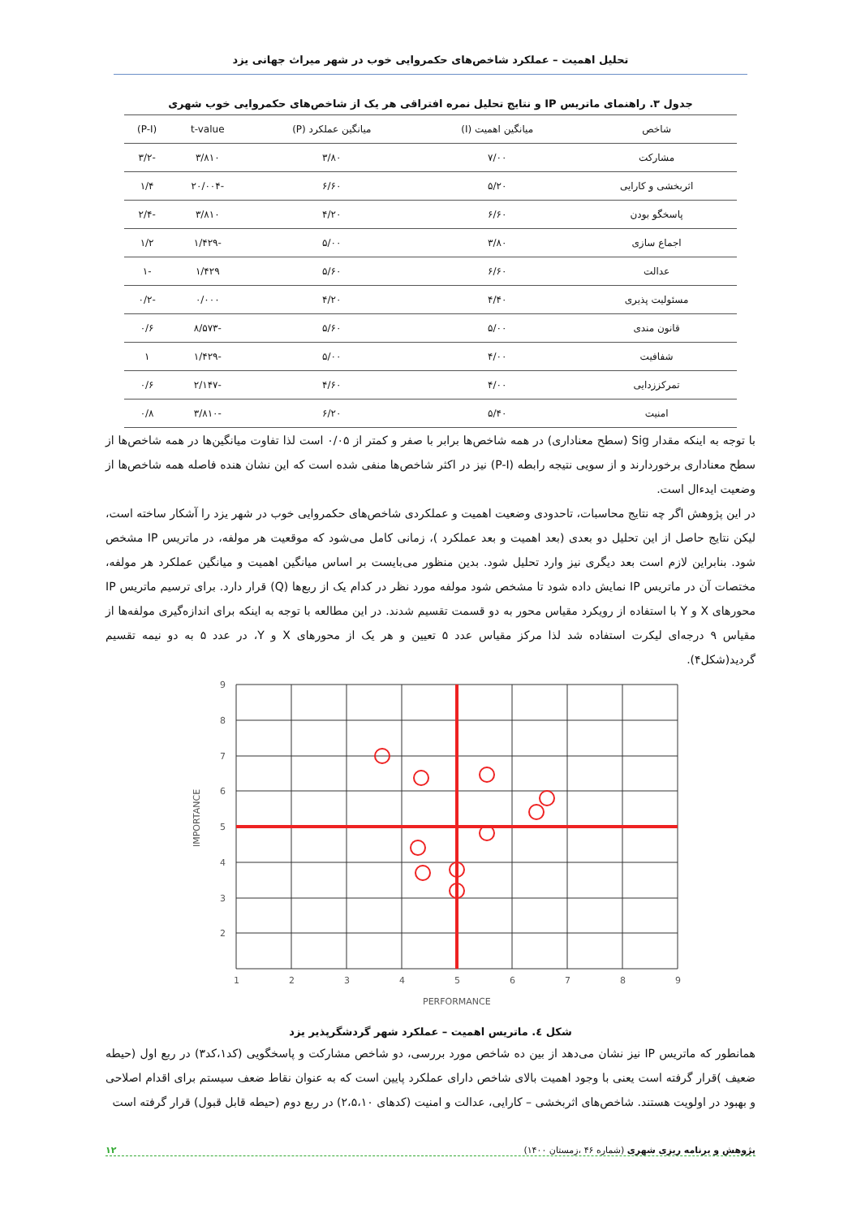تحلیل اهمیت – عملکرد شاخص‌های حکمروایی خوب در شهر میراث جهانی یزد
جدول ۳. راهنمای ماتریس IP و نتایج تحلیل نمره افتراقی هر یک از شاخص‌های حکمروایی خوب شهری
| شاخص | میانگین اهمیت (I) | میانگین عملکرد (P) | t-value | (P-I) |
| --- | --- | --- | --- | --- |
| مشارکت | ۷/۰۰ | ۳/۸۰ | ۳/۸۱۰ | -۳/۲ |
| اثربخشی و کارایی | ۵/۲۰ | ۶/۶۰ | -۲۰/۰۰۴ | ۱/۴ |
| پاسخگو بودن | ۶/۶۰ | ۴/۲۰ | ۳/۸۱۰ | -۲/۴ |
| اجماع سازی | ۳/۸۰ | ۵/۰۰ | -۱/۴۲۹ | ۱/۲ |
| عدالت | ۶/۶۰ | ۵/۶۰ | ۱/۴۲۹ | -۱ |
| مسئولیت پذیری | ۴/۴۰ | ۴/۲۰ | ۰/۰۰۰ | -۰/۲ |
| قانون مندی | ۵/۰۰ | ۵/۶۰ | -۸/۵۷۳ | ۰/۶ |
| شفافیت | ۴/۰۰ | ۵/۰۰ | -۱/۴۲۹ | ۱ |
| تمرکززدایی | ۴/۰۰ | ۴/۶۰ | -۲/۱۴۷ | ۰/۶ |
| امنیت | ۵/۴۰ | ۶/۲۰ | -۳/۸۱۰ | ۰/۸ |
با توجه به اینکه مقدار Sig (سطح معناداری) در همه شاخص‌ها برابر با صفر و کمتر از ۰/۰۵ است لذا تفاوت میانگین‌ها در همه شاخص‌ها از سطح معناداری برخوردارند و از سویی نتیجه رابطه (P-I) نیز در اکثر شاخص‌ها منفی شده است که این نشان هنده فاصله همه شاخص‌ها از وضعیت ایدءال است.
در این پژوهش اگر چه نتایج محاسبات، تاحدودی وضعیت اهمیت و عملکردی شاخص‌های حکمروایی خوب در شهر یزد را آشکار ساخته است، لیکن نتایج حاصل از این تحلیل دو بعدی (بعد اهمیت و بعد عملکرد )، زمانی کامل می‌شود که موقعیت هر مولفه، در ماتریس IP مشخص شود. بنابراین لازم است بعد دیگری نیز وارد تحلیل شود. بدین منظور می‌بایست بر اساس میانگین اهمیت و میانگین عملکرد هر مولفه، مختصات آن در ماتریس IP نمایش داده شود تا مشخص شود مولفه مورد نظر در کدام یک از ربع‌ها (Q) قرار دارد. برای ترسیم ماتریس IP محورهای X و Y با استفاده از رویکرد مقیاس محور به دو قسمت تقسیم شدند. در این مطالعه با توجه به اینکه برای اندازه‌گیری مولفه‌ها از مقیاس ۹ درجه‌ای لیکرت استفاده شد لذا مرکز مقیاس عدد ۵ تعیین و هر یک از محورهای X و Y، در عدد ۵ به دو نیمه تقسیم گردید(شکل۴).
9
8
7
6
5
4
3
2
1
2
3
4
5
6
7
8
9
PERFORMANCE
IMPORTANCE
شکل ٤. ماتریس اهمیت – عملکرد شهر گردشگرپذیر یزد
همانطور که ماتریس IP نیز نشان می‌دهد از بین ده شاخص مورد بررسی، دو شاخص مشارکت و پاسخگویی (کد۱،کد۳) در ربع اول (حیطه ضعیف )قرار گرفته است یعنی با وجود اهمیت بالای شاخص دارای عملکرد پایین است که به عنوان نقاط ضعف سیستم برای اقدام اصلاحی و بهبود در اولویت هستند. شاخص‌های اثربخشی – کارایی، عدالت و امنیت (کدهای ۲،۵،۱۰) در ربع دوم (حیطه قابل قبول) قرار گرفته است
پژوهش و برنامه ریزی شهری (شماره ۴۶ ،زمستان ۱۴۰۰) ۱۲